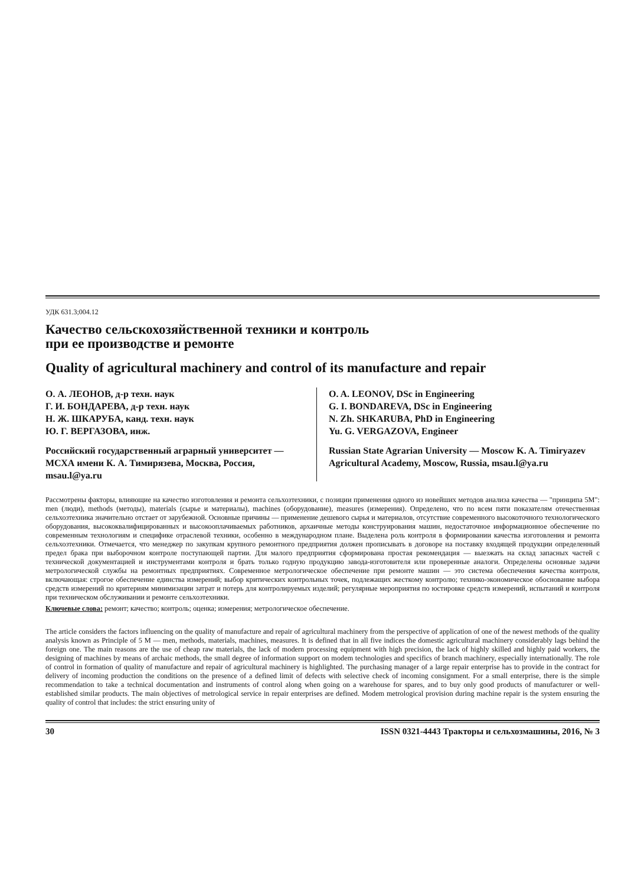УДК 631.3;004.12
Качество сельскохозяйственной техники и контроль
при ее производстве и ремонте
Quality of agricultural machinery and control of its manufacture and repair
О. А. ЛЕОНОВ, д-р техн. наук
Г. И. БОНДАРЕВА, д-р техн. наук
Н. Ж. ШКАРУБА, канд. техн. наук
Ю. Г. ВЕРГАЗОВА, инж.
Российский государственный аграрный университет — МСХА имени К. А. Тимирязева, Москва, Россия, msau.l@ya.ru
O. A. LEONOV, DSc in Engineering
G. I. BONDAREVA, DSc in Engineering
N. Zh. SHKARUBA, PhD in Engineering
Yu. G. VERGAZOVA, Engineer
Russian State Agrarian University — Moscow K. A. Timiryazev Agricultural Academy, Moscow, Russia, msau.l@ya.ru
Рассмотрены факторы, влияющие на качество изготовления и ремонта сельхозтехники, с позиции применения одного из новейших методов анализа качества — "принципа 5М": men (люди), methods (методы), materials (сырье и материалы), machines (оборудование), measures (измерения). Определено, что по всем пяти показателям отечественная сельхозтехника значительно отстает от зарубежной. Основные причины — применение дешевого сырья и материалов, отсутствие современного высокоточного технологического оборудования, высококвалифицированных и высокооплачиваемых работников, архаичные методы конструирования машин, недостаточное информационное обеспечение по современным технологиям и специфике отраслевой техники, особенно в международном плане. Выделена роль контроля в формировании качества изготовления и ремонта сельхозтехники. Отмечается, что менеджер по закупкам крупного ремонтного предприятия должен прописывать в договоре на поставку входящей продукции определенный предел брака при выборочном контроле поступающей партии. Для малого предприятия сформирована простая рекомендация — выезжать на склад запасных частей с технической документацией и инструментами контроля и брать только годную продукцию завода-изготовителя или проверенные аналоги. Определены основные задачи метрологической службы на ремонтных предприятиях. Современное метрологическое обеспечение при ремонте машин — это система обеспечения качества контроля, включающая: строгое обеспечение единства измерений; выбор критических контрольных точек, подлежащих жесткому контролю; технико-экономическое обоснование выбора средств измерений по критериям минимизации затрат и потерь для контролируемых изделий; регулярные мероприятия по юстировке средств измерений, испытаний и контроля при техническом обслуживании и ремонте сельхозтехники.
Ключевые слова: ремонт; качество; контроль; оценка; измерения; метрологическое обеспечение.
The article considers the factors influencing on the quality of manufacture and repair of agricultural machinery from the perspective of application of one of the newest methods of the quality analysis known as Principle of 5 M — men, methods, materials, machines, measures. It is defined that in all five indices the domestic agricultural machinery considerably lags behind the foreign one. The main reasons are the use of cheap raw materials, the lack of modern processing equipment with high precision, the lack of highly skilled and highly paid workers, the designing of machines by means of archaic methods, the small degree of information support on modem technologies and specifics of branch machinery, especially internationally. The role of control in formation of quality of manufacture and repair of agricultural machinery is highlighted. The purchasing manager of a large repair enterprise has to provide in the contract for delivery of incoming production the conditions on the presence of a defined limit of defects with selective check of incoming consignment. For a small enterprise, there is the simple recommendation to take a technical documentation and instruments of control along when going on a warehouse for spares, and to buy only good products of manufacturer or well-established similar products. The main objectives of metrological service in repair enterprises are defined. Modem metrological provision during machine repair is the system ensuring the quality of control that includes: the strict ensuring unity of
30 ISSN 0321-4443 Тракторы и сельхозмашины, 2016, № 3